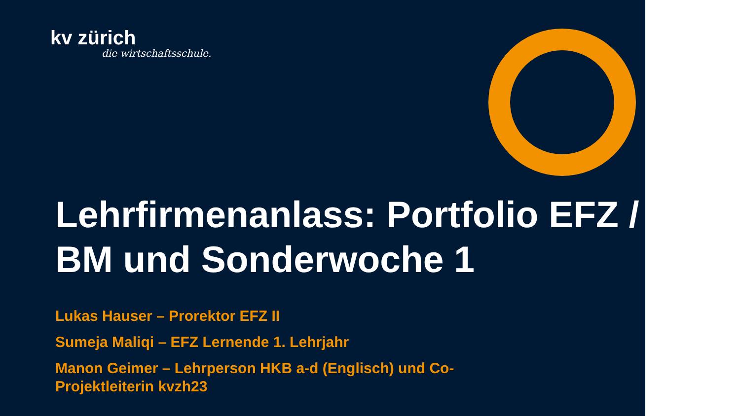kv zürich
die wirtschaftsschule.
Lehrfirmenanlass: Portfolio EFZ / BM und Sonderwoche 1
Lukas Hauser – Prorektor EFZ II
Sumeja Maliqi – EFZ Lernende 1. Lehrjahr
Manon Geimer – Lehrperson HKB a-d (Englisch) und Co-Projektleiterin kvzh23